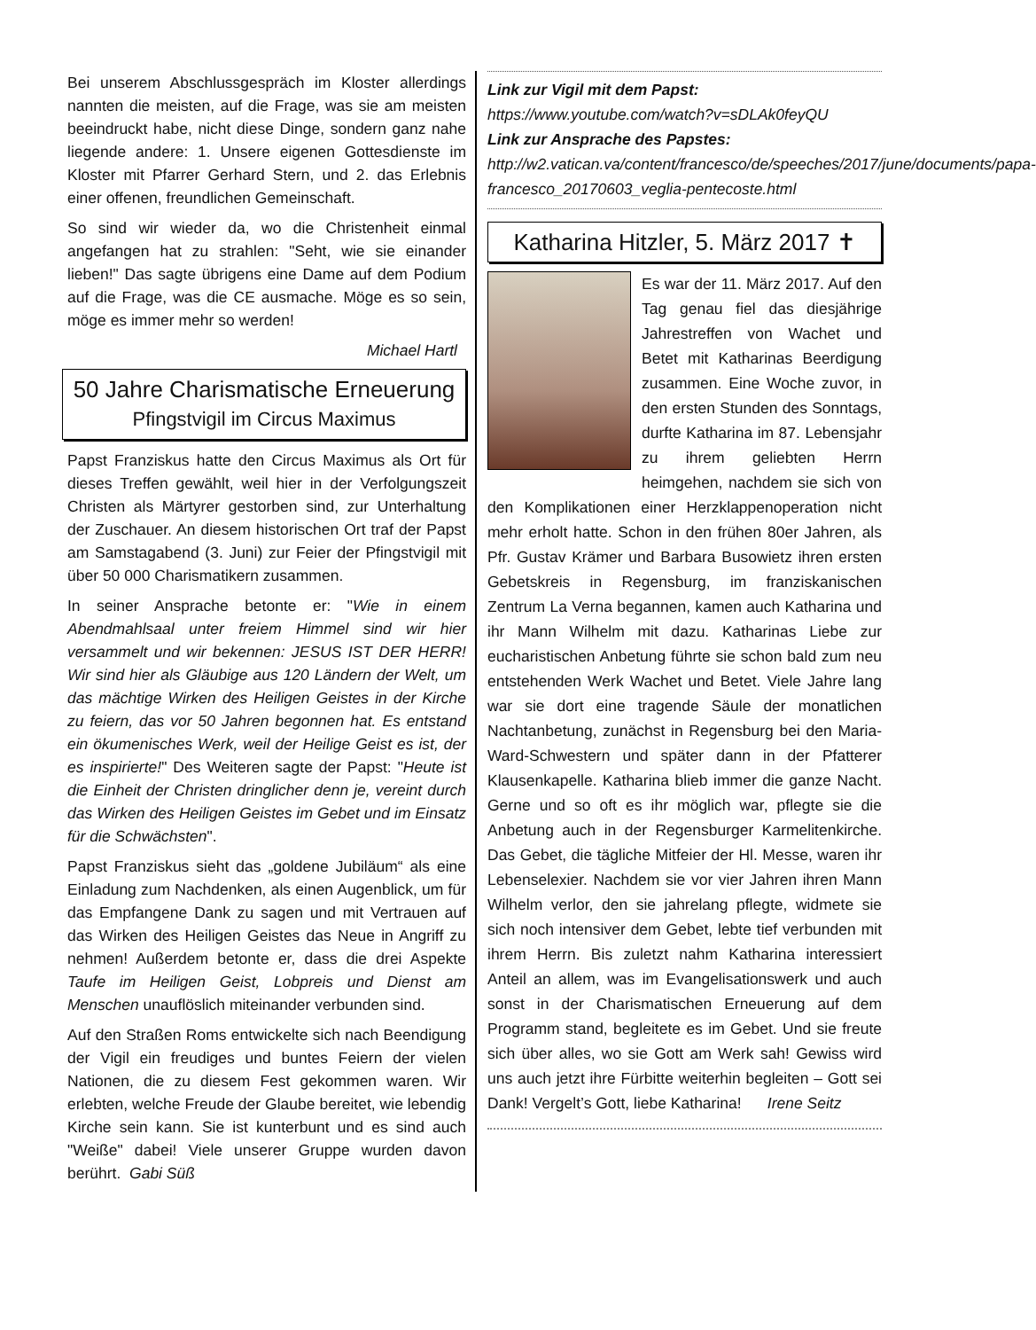Bei unserem Abschlussgespräch im Kloster allerdings nannten die meisten, auf die Frage, was sie am meisten beeindruckt habe, nicht diese Dinge, sondern ganz nahe liegende andere: 1. Unsere eigenen Gottesdienste im Kloster mit Pfarrer Gerhard Stern, und 2. das Erlebnis einer offenen, freundlichen Gemeinschaft.
So sind wir wieder da, wo die Christenheit einmal angefangen hat zu strahlen: "Seht, wie sie einander lieben!" Das sagte übrigens eine Dame auf dem Podium auf die Frage, was die CE ausmache. Möge es so sein, möge es immer mehr so werden!
Michael Hartl
50 Jahre Charismatische Erneuerung
Pfingstvigil im Circus Maximus
Papst Franziskus hatte den Circus Maximus als Ort für dieses Treffen gewählt, weil hier in der Verfolgungszeit Christen als Märtyrer gestorben sind, zur Unterhaltung der Zuschauer. An diesem historischen Ort traf der Papst am Samstagabend (3. Juni) zur Feier der Pfingstvigil mit über 50 000 Charismatikern zusammen.
In seiner Ansprache betonte er: "Wie in einem Abendmahlsaal unter freiem Himmel sind wir hier versammelt und wir bekennen: JESUS IST DER HERR! Wir sind hier als Gläubige aus 120 Ländern der Welt, um das mächtige Wirken des Heiligen Geistes in der Kirche zu feiern, das vor 50 Jahren begonnen hat. Es entstand ein ökumenisches Werk, weil der Heilige Geist es ist, der es inspirierte!" Des Weiteren sagte der Papst: "Heute ist die Einheit der Christen dringlicher denn je, vereint durch das Wirken des Heiligen Geistes im Gebet und im Einsatz für die Schwächsten".
Papst Franziskus sieht das „goldene Jubiläum“ als eine Einladung zum Nachdenken, als einen Augenblick, um für das Empfangene Dank zu sagen und mit Vertrauen auf das Wirken des Heiligen Geistes das Neue in Angriff zu nehmen! Außerdem betonte er, dass die drei Aspekte Taufe im Heiligen Geist, Lobpreis und Dienst am Menschen unauflöslich miteinander verbunden sind.
Auf den Straßen Roms entwickelte sich nach Beendigung der Vigil ein freudiges und buntes Feiern der vielen Nationen, die zu diesem Fest gekommen waren. Wir erlebten, welche Freude der Glaube bereitet, wie lebendig Kirche sein kann. Sie ist kunterbunt und es sind auch "Weiße" dabei! Viele unserer Gruppe wurden davon berührt. Gabi Süß
Link zur Vigil mit dem Papst:
https://www.youtube.com/watch?v=sDLAk0feyQU
Link zur Ansprache des Papstes:
http://w2.vatican.va/content/francesco/de/speeches/2017/june/documents/papa-francesco_20170603_veglia-pentecoste.html
Katharina Hitzler, 5. März 2017 ✝
Es war der 11. März 2017. Auf den Tag genau fiel das diesjährige Jahrestreffen von Wachet und Betet mit Katharinas Beerdigung zusammen. Eine Woche zuvor, in den ersten Stunden des Sonntags, durfte Katharina im 87. Lebensjahr zu ihrem geliebten Herrn heimgehen, nachdem sie sich von den Komplikationen einer Herzklappenoperation nicht mehr erholt hatte. Schon in den frühen 80er Jahren, als Pfr. Gustav Krämer und Barbara Busowietz ihren ersten Gebetskreis in Regensburg, im franziskanischen Zentrum La Verna begannen, kamen auch Katharina und ihr Mann Wilhelm mit dazu. Katharinas Liebe zur eucharistischen Anbetung führte sie schon bald zum neu entstehenden Werk Wachet und Betet. Viele Jahre lang war sie dort eine tragende Säule der monatlichen Nachtanbetung, zunächst in Regensburg bei den Maria-Ward-Schwestern und später dann in der Pfatterer Klausenkapelle. Katharina blieb immer die ganze Nacht. Gerne und so oft es ihr möglich war, pflegte sie die Anbetung auch in der Regensburger Karmelitenkirche. Das Gebet, die tägliche Mitfeier der Hl. Messe, waren ihr Lebenselexier. Nachdem sie vor vier Jahren ihren Mann Wilhelm verlor, den sie jahrelang pflegte, widmete sie sich noch intensiver dem Gebet, lebte tief verbunden mit ihrem Herrn. Bis zuletzt nahm Katharina interessiert Anteil an allem, was im Evangelisationswerk und auch sonst in der Charismatischen Erneuerung auf dem Programm stand, begleitete es im Gebet. Und sie freute sich über alles, wo sie Gott am Werk sah! Gewiss wird uns auch jetzt ihre Fürbitte weiterhin begleiten – Gott sei Dank! Vergelt’s Gott, liebe Katharina! Irene Seitz